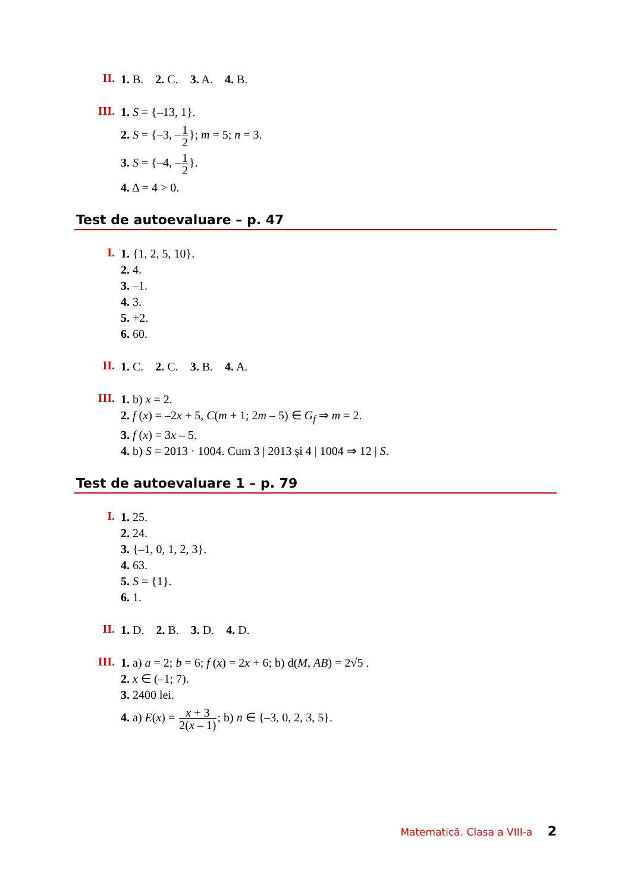II.
1. B. 2. C. 3. A. 4. B.
III.
1. S = {–13, 1}.
2. S = {–3, –1 2}; m = 5; n = 3.
3. S = {–4, –1 2}.
4. Δ = 4 > 0.
Test de autoevaluare – p. 47
I.
1. {1, 2, 5, 10}.
2. 4.
3. –1.
4. 3.
5. +2.
6. 60.
II.
1. C. 2. C. 3. B. 4. A.
III.
1. b) x = 2.
2. f (x) = –2x + 5, C(m + 1; 2m – 5) ∈ G<sub>f</sub> ⇒ m = 2.
3. f (x) = 3x – 5.
4. b) S = 2013 · 1004. Cum 3 | 2013 şi 4 | 1004 ⇒ 12 | S.
Test de autoevaluare 1 – p. 79
I.
1. 25.
2. 24.
3. {–1, 0, 1, 2, 3}.
4. 63.
5. S = {1}.
6. 1.
II.
1. D. 2. B. 3. D. 4. D.
III.
1. a) a = 2; b = 6; f (x) = 2x + 6; b) d(M, AB) = 2√5 .
2. x ∈ (–1; 7).
3. 2400 lei.
4. a) E(x) = x + 3 2(x – 1); b) n ∈ {–3, 0, 2, 3, 5}.
Matematică. Clasa a VIII-a 2